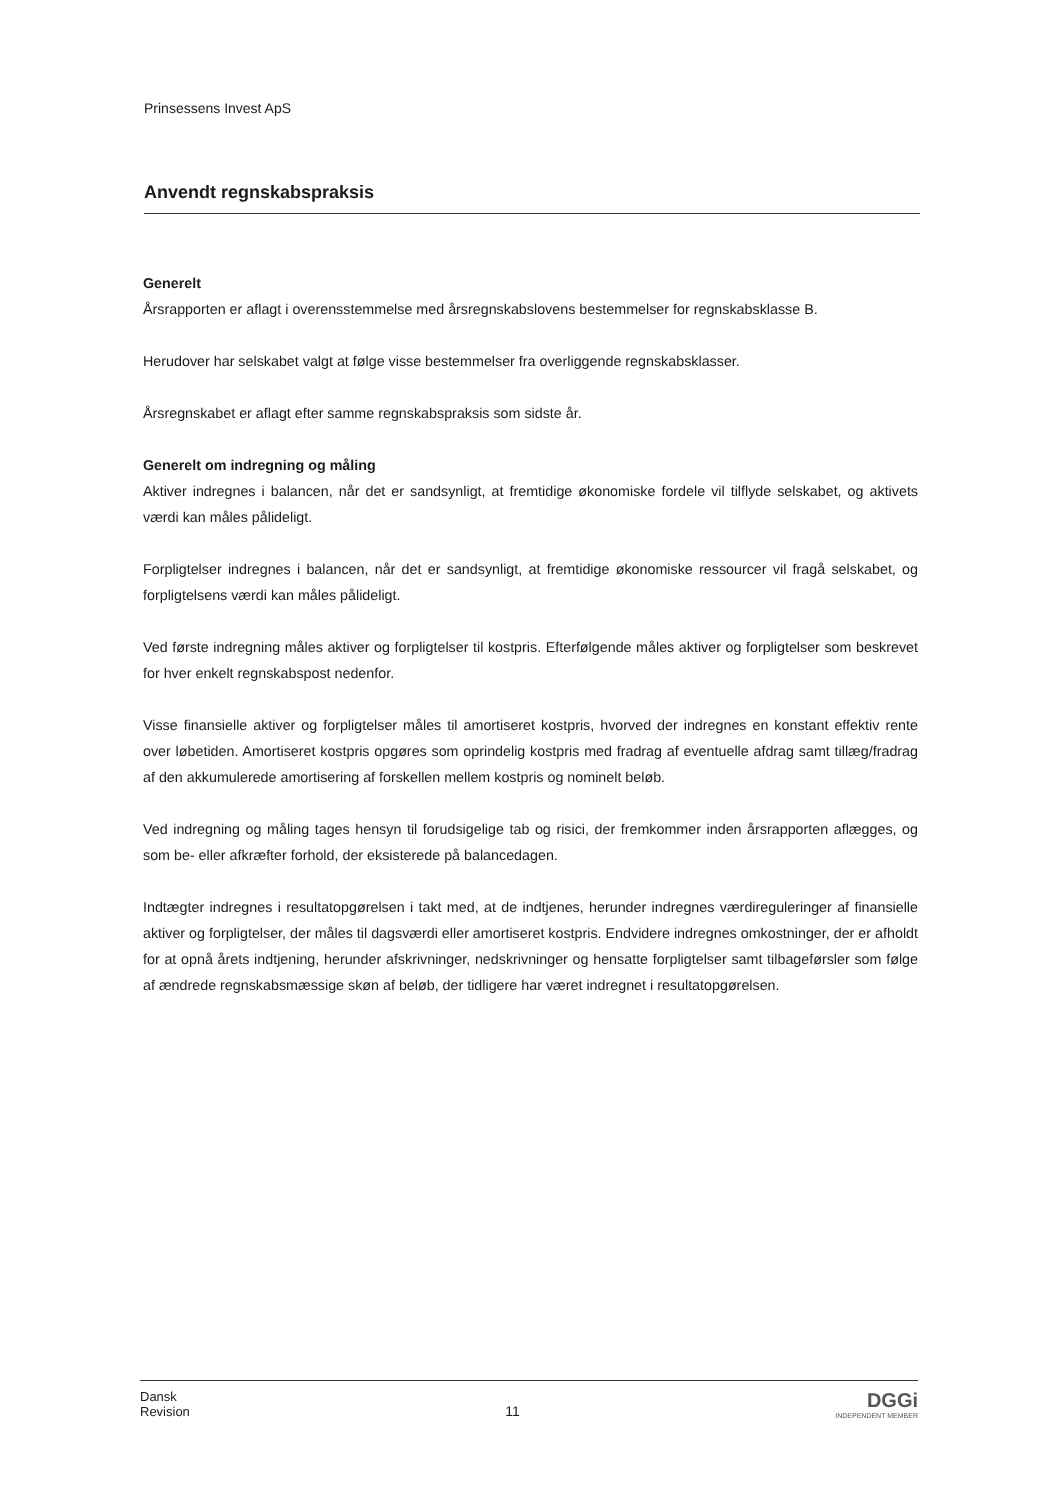Prinsessens Invest ApS
Anvendt regnskabspraksis
Generelt
Årsrapporten er aflagt i overensstemmelse med årsregnskabslovens bestemmelser for regnskabsklasse B.
Herudover har selskabet valgt at følge visse bestemmelser fra overliggende regnskabsklasser.
Årsregnskabet er aflagt efter samme regnskabspraksis som sidste år.
Generelt om indregning og måling
Aktiver indregnes i balancen, når det er sandsynligt, at fremtidige økonomiske fordele vil tilflyde selskabet, og aktivets værdi kan måles pålideligt.
Forpligtelser indregnes i balancen, når det er sandsynligt, at fremtidige økonomiske ressourcer vil fragå selskabet, og forpligtelsens værdi kan måles pålideligt.
Ved første indregning måles aktiver og forpligtelser til kostpris. Efterfølgende måles aktiver og forpligtelser som beskrevet for hver enkelt regnskabspost nedenfor.
Visse finansielle aktiver og forpligtelser måles til amortiseret kostpris, hvorved der indregnes en konstant effektiv rente over løbetiden. Amortiseret kostpris opgøres som oprindelig kostpris med fradrag af eventuelle afdrag samt tillæg/fradrag af den akkumulerede amortisering af forskellen mellem kostpris og nominelt beløb.
Ved indregning og måling tages hensyn til forudsigelige tab og risici, der fremkommer inden årsrapporten aflægges, og som be- eller afkræfter forhold, der eksisterede på balancedagen.
Indtægter indregnes i resultatopgørelsen i takt med, at de indtjenes, herunder indregnes værdireguleringer af finansielle aktiver og forpligtelser, der måles til dagsværdi eller amortiseret kostpris. Endvidere indregnes omkostninger, der er afholdt for at opnå årets indtjening, herunder afskrivninger, nedskrivninger og hensatte forpligtelser samt tilbageførsler som følge af ændrede regnskabsmæssige skøn af beløb, der tidligere har været indregnet i resultatopgørelsen.
Dansk
Revision
11
DGGi
INDEPENDENT MEMBER